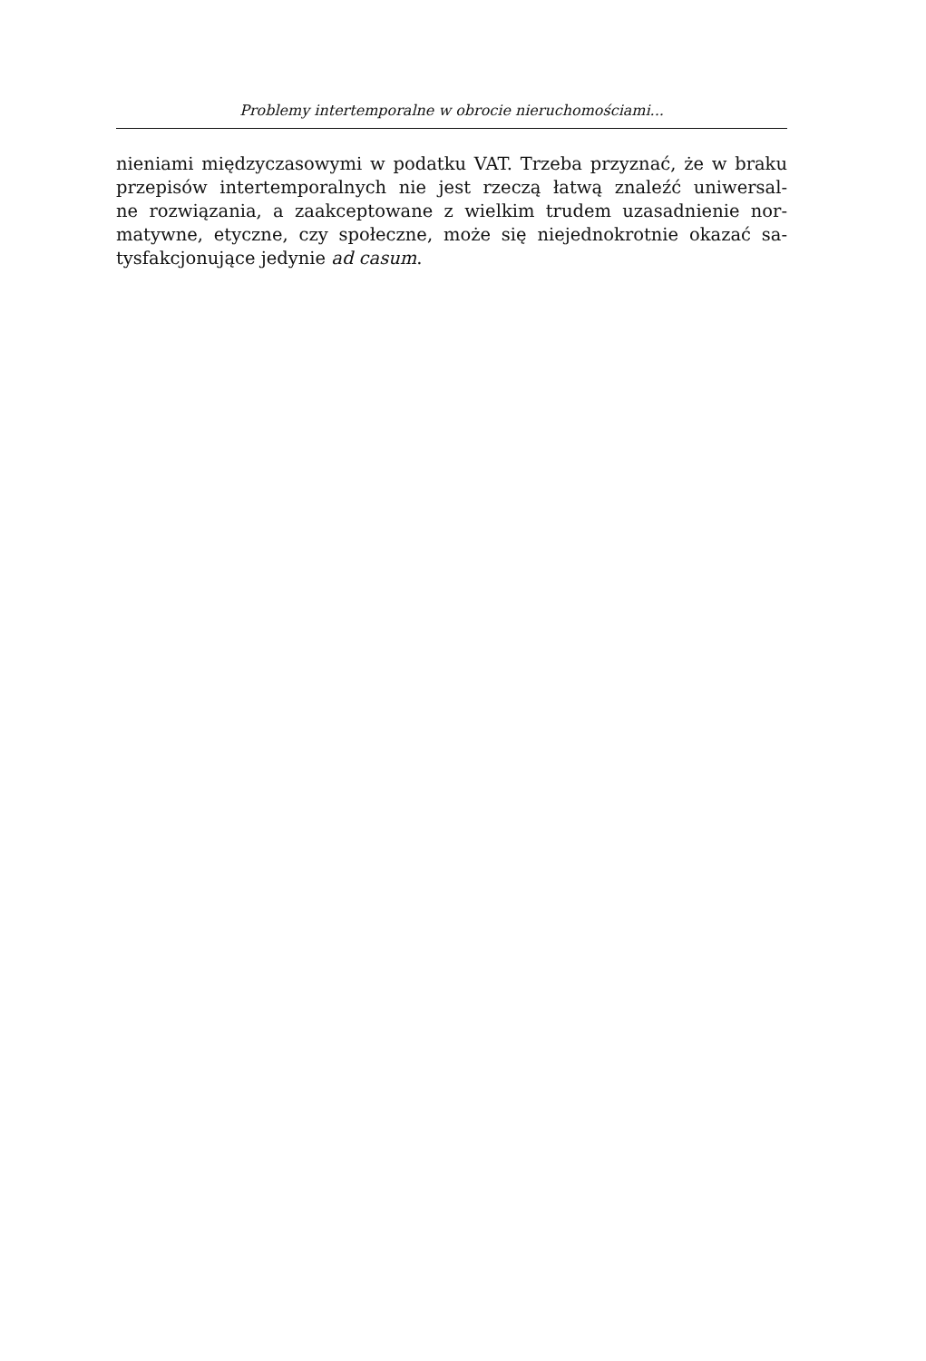Problemy intertemporalne w obrocie nieruchomościami...
nieniami międzyczasowymi w podatku VAT. Trzeba przyznać, że w braku
przepisów intertemporalnych nie jest rzeczą łatwą znaleźć uniwersal-
ne rozwiązania, a zaakceptowane z wielkim trudem uzasadnienie nor-
matywne, etyczne, czy społeczne, może się niejednokrotnie okazać sa-
tysfakcjonujące jedynie ad casum.